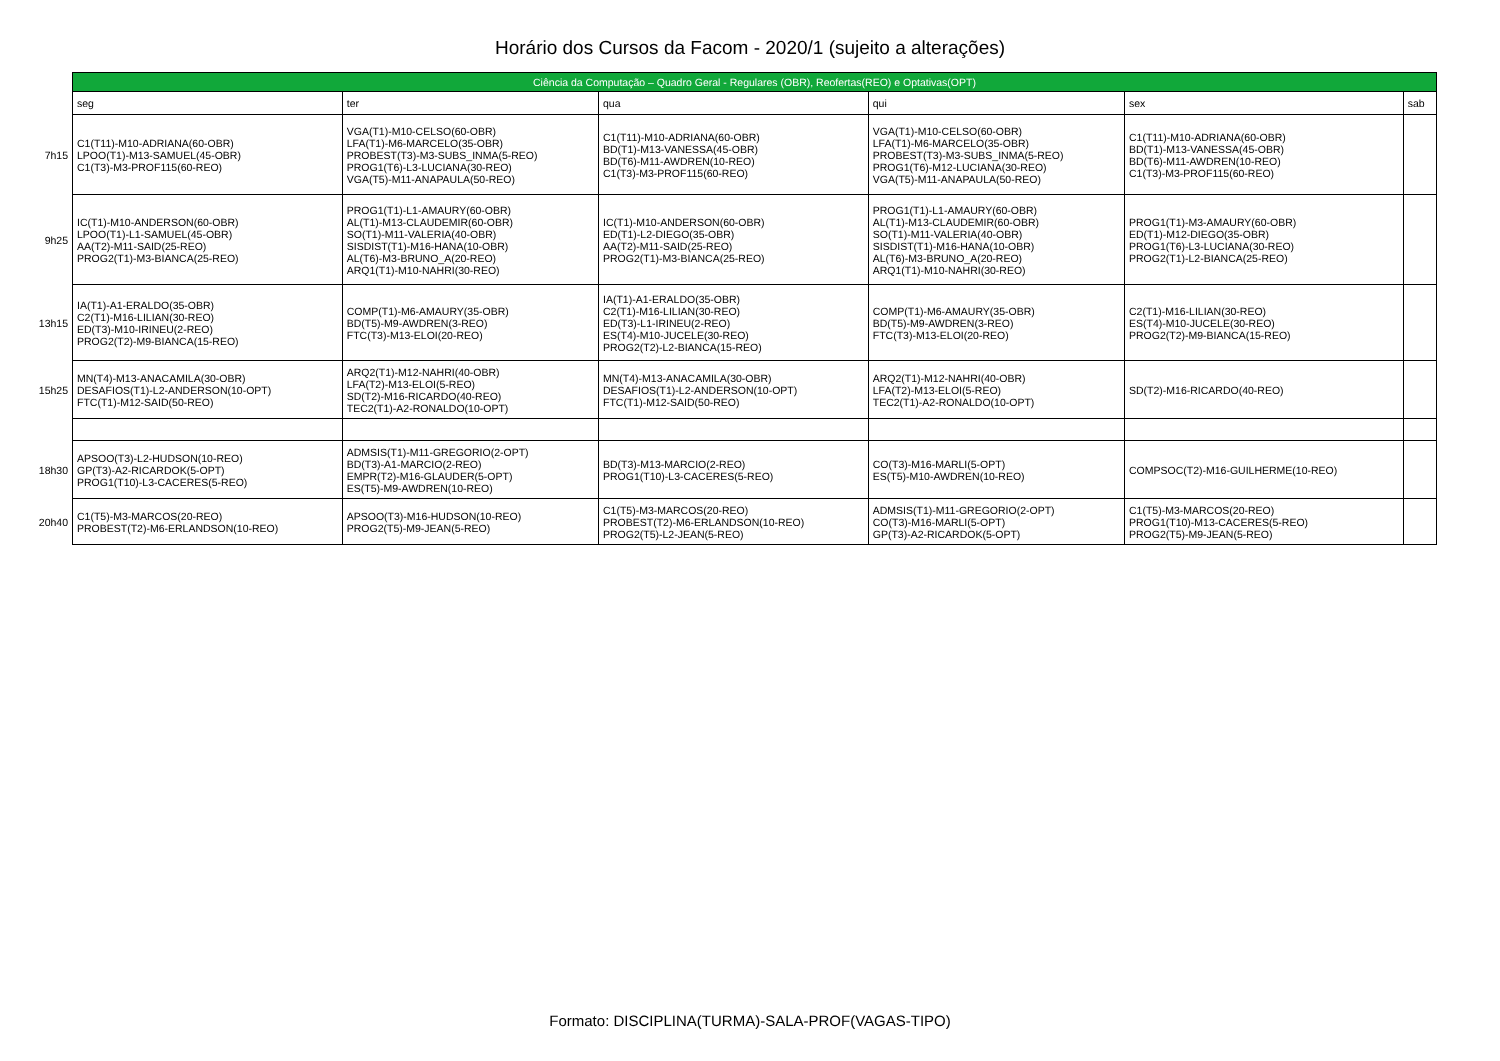Horário dos Cursos da Facom - 2020/1 (sujeito a alterações)
| | Ciência da Computação – Quadro Geral - Regulares (OBR), Reofertas(REO) e Optativas(OPT) | | | | | |
| | seg | ter | qua | qui | sex | sab |
| 7h15 | C1(T11)-M10-ADRIANA(60-OBR) LPOO(T1)-M13-SAMUEL(45-OBR) C1(T3)-M3-PROF115(60-REO) | VGA(T1)-M10-CELSO(60-OBR) LFA(T1)-M6-MARCELO(35-OBR) PROBEST(T3)-M3-SUBS_INMA(5-REO) PROG1(T6)-L3-LUCIANA(30-REO) VGA(T5)-M11-ANAPAULA(50-REO) | C1(T11)-M10-ADRIANA(60-OBR) BD(T1)-M13-VANESSA(45-OBR) BD(T6)-M11-AWDREN(10-REO) C1(T3)-M3-PROF115(60-REO) | VGA(T1)-M10-CELSO(60-OBR) LFA(T1)-M6-MARCELO(35-OBR) PROBEST(T3)-M3-SUBS_INMA(5-REO) PROG1(T6)-M12-LUCIANA(30-REO) VGA(T5)-M11-ANAPAULA(50-REO) | C1(T11)-M10-ADRIANA(60-OBR) BD(T1)-M13-VANESSA(45-OBR) BD(T6)-M11-AWDREN(10-REO) C1(T3)-M3-PROF115(60-REO) | |
| 9h25 | IC(T1)-M10-ANDERSON(60-OBR) LPOO(T1)-L1-SAMUEL(45-OBR) AA(T2)-M11-SAID(25-REO) PROG2(T1)-M3-BIANCA(25-REO) | PROG1(T1)-L1-AMAURY(60-OBR) AL(T1)-M13-CLAUDEMIR(60-OBR) SO(T1)-M11-VALERIA(40-OBR) SISDIST(T1)-M16-HANA(10-OBR) AL(T6)-M3-BRUNO_A(20-REO) ARQ1(T1)-M10-NAHRI(30-REO) | IC(T1)-M10-ANDERSON(60-OBR) ED(T1)-L2-DIEGO(35-OBR) AA(T2)-M11-SAID(25-REO) PROG2(T1)-M3-BIANCA(25-REO) | PROG1(T1)-L1-AMAURY(60-OBR) AL(T1)-M13-CLAUDEMIR(60-OBR) SO(T1)-M11-VALERIA(40-OBR) SISDIST(T1)-M16-HANA(10-OBR) AL(T6)-M3-BRUNO_A(20-REO) ARQ1(T1)-M10-NAHRI(30-REO) | PROG1(T1)-M3-AMAURY(60-OBR) ED(T1)-M12-DIEGO(35-OBR) PROG1(T6)-L3-LUCIANA(30-REO) PROG2(T1)-L2-BIANCA(25-REO) | |
| 13h15 | IA(T1)-A1-ERALDO(35-OBR) C2(T1)-M16-LILIAN(30-REO) ED(T3)-M10-IRINEU(2-REO) PROG2(T2)-M9-BIANCA(15-REO) | COMP(T1)-M6-AMAURY(35-OBR) BD(T5)-M9-AWDREN(3-REO) FTC(T3)-M13-ELOI(20-REO) | IA(T1)-A1-ERALDO(35-OBR) C2(T1)-M16-LILIAN(30-REO) ED(T3)-L1-IRINEU(2-REO) ES(T4)-M10-JUCELE(30-REO) PROG2(T2)-L2-BIANCA(15-REO) | COMP(T1)-M6-AMAURY(35-OBR) BD(T5)-M9-AWDREN(3-REO) FTC(T3)-M13-ELOI(20-REO) | C2(T1)-M16-LILIAN(30-REO) ES(T4)-M10-JUCELE(30-REO) PROG2(T2)-M9-BIANCA(15-REO) | |
| 15h25 | MN(T4)-M13-ANACAMILA(30-OBR) DESAFIOS(T1)-L2-ANDERSON(10-OPT) FTC(T1)-M12-SAID(50-REO) | ARQ2(T1)-M12-NAHRI(40-OBR) LFA(T2)-M13-ELOI(5-REO) SD(T2)-M16-RICARDO(40-REO) TEC2(T1)-A2-RONALDO(10-OPT) | MN(T4)-M13-ANACAMILA(30-OBR) DESAFIOS(T1)-L2-ANDERSON(10-OPT) FTC(T1)-M12-SAID(50-REO) | ARQ2(T1)-M12-NAHRI(40-OBR) LFA(T2)-M13-ELOI(5-REO) TEC2(T1)-A2-RONALDO(10-OPT) | SD(T2)-M16-RICARDO(40-REO) | |
| 18h30 | APSOO(T3)-L2-HUDSON(10-REO) GP(T3)-A2-RICARDOK(5-OPT) PROG1(T10)-L3-CACERES(5-REO) | ADMSIS(T1)-M11-GREGORIO(2-OPT) BD(T3)-A1-MARCIO(2-REO) EMPR(T2)-M16-GLAUDER(5-OPT) ES(T5)-M9-AWDREN(10-REO) | BD(T3)-M13-MARCIO(2-REO) PROG1(T10)-L3-CACERES(5-REO) | CO(T3)-M16-MARLI(5-OPT) ES(T5)-M10-AWDREN(10-REO) | COMPSOC(T2)-M16-GUILHERME(10-REO) | |
| 20h40 | C1(T5)-M3-MARCOS(20-REO) PROBEST(T2)-M6-ERLANDSON(10-REO) | APSOO(T3)-M16-HUDSON(10-REO) PROG2(T5)-M9-JEAN(5-REO) | C1(T5)-M3-MARCOS(20-REO) PROBEST(T2)-M6-ERLANDSON(10-REO) PROG2(T5)-L2-JEAN(5-REO) | ADMSIS(T1)-M11-GREGORIO(2-OPT) CO(T3)-M16-MARLI(5-OPT) GP(T3)-A2-RICARDOK(5-OPT) | C1(T5)-M3-MARCOS(20-REO) PROG1(T10)-M13-CACERES(5-REO) PROG2(T5)-M9-JEAN(5-REO) | |
Formato: DISCIPLINA(TURMA)-SALA-PROF(VAGAS-TIPO)